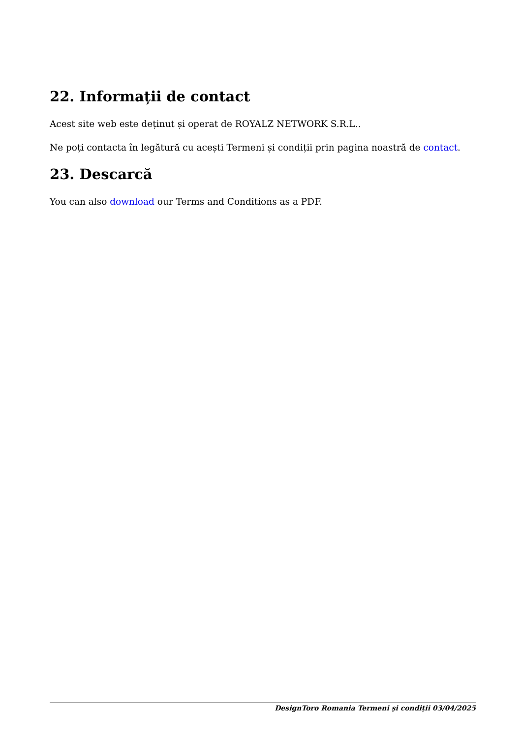22. Informații de contact
Acest site web este deținut și operat de ROYALZ NETWORK S.R.L..
Ne poți contacta în legătură cu acești Termeni și condiții prin pagina noastră de contact.
23. Descarcă
You can also download our Terms and Conditions as a PDF.
DesignToro Romania Termeni și condiții 03/04/2025